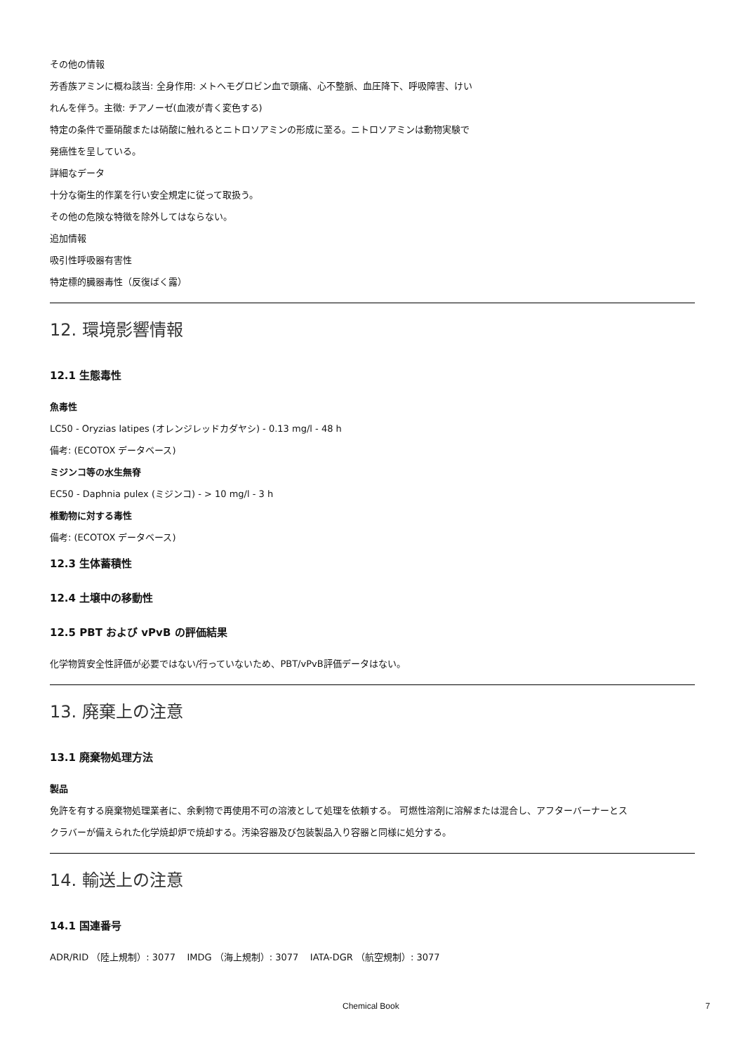その他の情報
芳香族アミンに概ね該当: 全身作用: メトヘモグロビン血で頭痛、心不整脈、血圧降下、呼吸障害、けい
れんを伴う。主徴: チアノーゼ(血液が青く変色する)
特定の条件で亜硝酸または硝酸に触れるとニトロソアミンの形成に至る。ニトロソアミンは動物実験で
発癌性を呈している。
詳細なデータ
十分な衛生的作業を行い安全規定に従って取扱う。
その他の危険な特徴を除外してはならない。
追加情報
吸引性呼吸器有害性
特定標的臓器毒性（反復ばく露）
12. 環境影響情報
12.1 生態毒性
魚毒性
LC50 - Oryzias latipes (オレンジレッドカダヤシ) - 0.13 mg/l - 48 h
備考: (ECOTOX データベース)
ミジンコ等の水生無脊
EC50 - Daphnia pulex (ミジンコ) - > 10 mg/l - 3 h
椎動物に対する毒性
備考: (ECOTOX データベース)
12.3 生体蓄積性
12.4 土壌中の移動性
12.5 PBT および vPvB の評価結果
化学物質安全性評価が必要ではない/行っていないため、PBT/vPvB評価データはない。
13. 廃棄上の注意
13.1 廃棄物処理方法
製品
免許を有する廃棄物処理業者に、余剰物で再使用不可の溶液として処理を依頼する。 可燃性溶剤に溶解または混合し、アフターバーナーとス
クラバーが備えられた化学焼却炉で焼却する。汚染容器及び包装製品入り容器と同様に処分する。
14. 輸送上の注意
14.1 国連番号
ADR/RID （陸上規制）: 3077 IMDG （海上規制）: 3077 IATA-DGR （航空規制）: 3077
Chemical Book 7